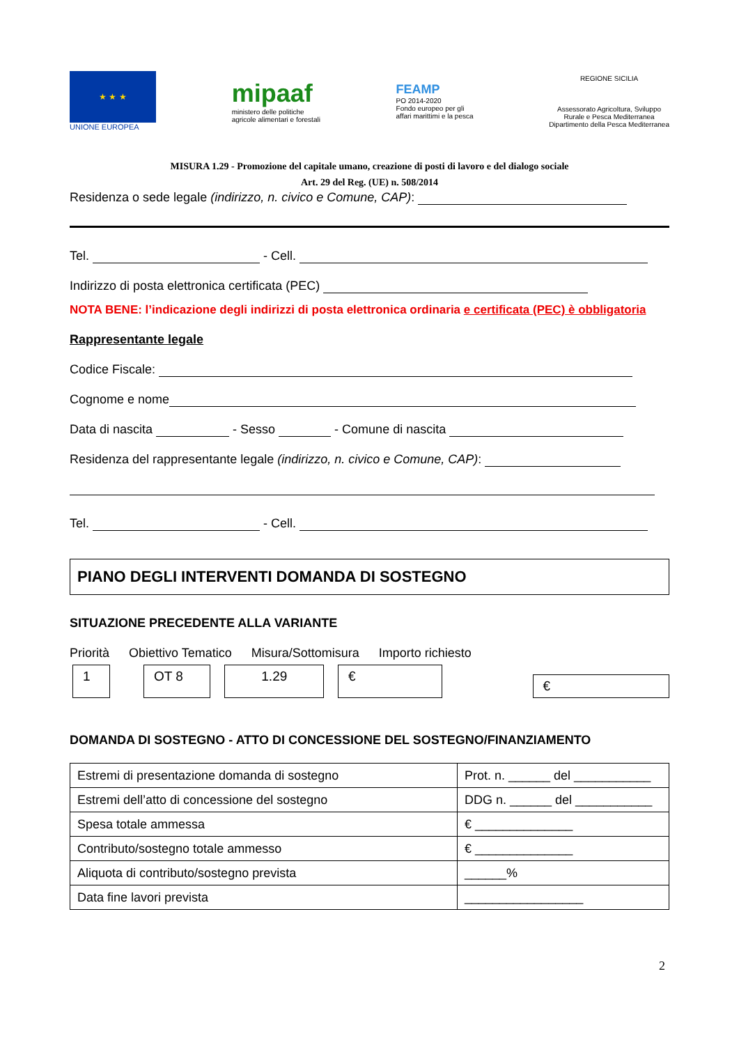★ ★ ★
UNIONE EUROPEA
mipaaf
ministero delle politiche
agricole alimentari e forestali
FEAMP
PO 2014-2020
Fondo europeo per gli
affari marittimi e la pesca
REGIONE SICILIA
Assessorato Agricoltura, Sviluppo
Rurale e Pesca Mediterranea
Dipartimento della Pesca Mediterranea
MISURA 1.29 - Promozione del capitale umano, creazione di posti di lavoro e del dialogo sociale
Art. 29 del Reg. (UE) n. 508/2014
Residenza o sede legale (indirizzo, n. civico e Comune, CAP):
Tel. - Cell.
Indirizzo di posta elettronica certificata (PEC)
NOTA BENE: l’indicazione degli indirizzi di posta elettronica ordinaria e certificata (PEC) è obbligatoria
Rappresentante legale
Codice Fiscale:
Cognome e nome
Data di nascita - Sesso - Comune di nascita
Residenza del rappresentante legale (indirizzo, n. civico e Comune, CAP):
Tel. - Cell.
PIANO DEGLI INTERVENTI DOMANDA DI SOSTEGNO
SITUAZIONE PRECEDENTE ALLA VARIANTE
Priorità Obiettivo Tematico Misura/Sottomisura Importo richiesto
1 OT 8 1.29 € €
DOMANDA DI SOSTEGNO - ATTO DI CONCESSIONE DEL SOSTEGNO/FINANZIAMENTO
| Estremi di presentazione domanda di sostegno | Prot. n. ______ del ___________ |
| Estremi dell’atto di concessione del sostegno | DDG n. ______ del ___________ |
| Spesa totale ammessa | € ______________ |
| Contributo/sostegno totale ammesso | € ______________ |
| Aliquota di contributo/sostegno prevista | ______% |
| Data fine lavori prevista | _________________ |
2